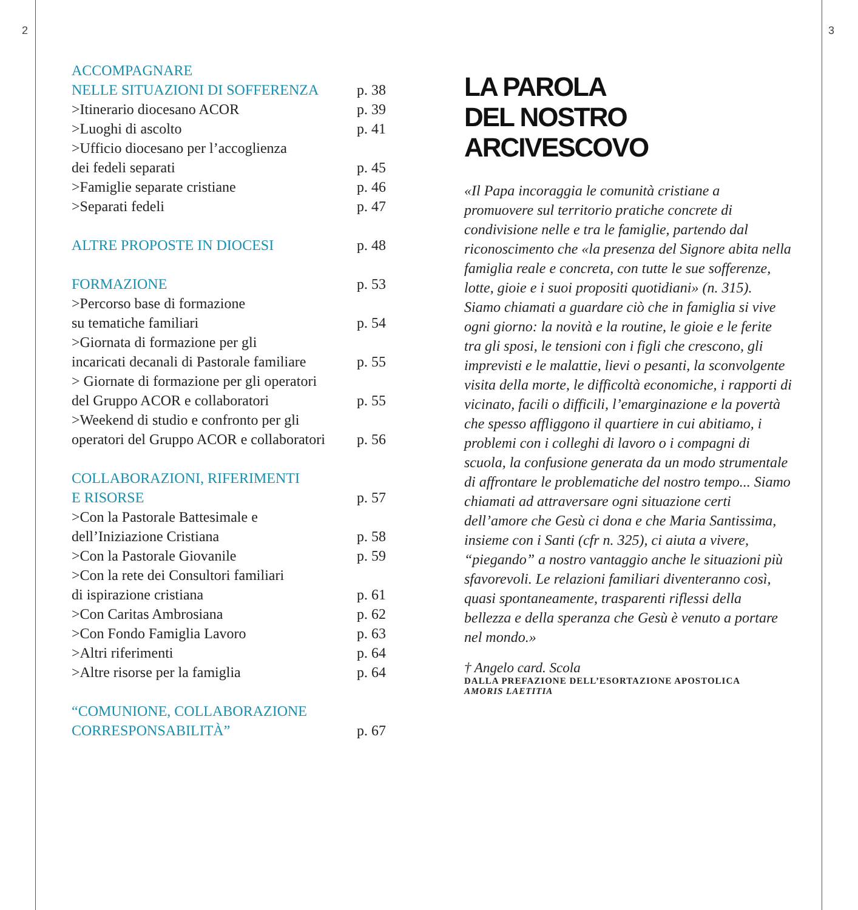2 3
ACCOMPAGNARE
NELLE SITUAZIONI DI SOFFERENZA p. 38
>Itinerario diocesano ACOR p. 39
>Luoghi di ascolto p. 41
>Ufficio diocesano per l’accoglienza
dei fedeli separati p. 45
>Famiglie separate cristiane p. 46
>Separati fedeli p. 47
ALTRE PROPOSTE IN DIOCESI p. 48
FORMAZIONE p. 53
>Percorso base di formazione
su tematiche familiari p. 54
>Giornata di formazione per gli
incaricati decanali di Pastorale familiare p. 55
> Giornate di formazione per gli operatori
del Gruppo ACOR e collaboratori p. 55
>Weekend di studio e confronto per gli
operatori del Gruppo ACOR e collaboratori p. 56
COLLABORAZIONI, RIFERIMENTI
E RISORSE p. 57
>Con la Pastorale Battesimale e
dell’Iniziazione Cristiana p. 58
>Con la Pastorale Giovanile p. 59
>Con la rete dei Consultori familiari
di ispirazione cristiana p. 61
>Con Caritas Ambrosiana p. 62
>Con Fondo Famiglia Lavoro p. 63
>Altri riferimenti p. 64
>Altre risorse per la famiglia p. 64
“COMUNIONE, COLLABORAZIONE
CORRESPONSABILITÀ” p. 67
LA PAROLA
DEL NOSTRO
ARCIVESCOVO
«Il Papa incoraggia le comunità cristiane a promuovere sul territorio pratiche concrete di condivisione nelle e tra le famiglie, partendo dal riconoscimento che «la presenza del Signore abita nella famiglia reale e concreta, con tutte le sue sofferenze, lotte, gioie e i suoi propositi quotidiani» (n. 315). Siamo chiamati a guardare ciò che in famiglia si vive ogni giorno: la novità e la routine, le gioie e le ferite tra gli sposi, le tensioni con i figli che crescono, gli imprevisti e le malattie, lievi o pesanti, la sconvolgente visita della morte, le difficoltà economiche, i rapporti di vicinato, facili o difficili, l’emarginazione e la povertà che spesso affliggono il quartiere in cui abitiamo, i problemi con i colleghi di lavoro o i compagni di scuola, la confusione generata da un modo strumentale di affrontare le problematiche del nostro tempo... Siamo chiamati ad attraversare ogni situazione certi dell’amore che Gesù ci dona e che Maria Santissima, insieme con i Santi (cfr n. 325), ci aiuta a vivere, “piegando” a nostro vantaggio anche le situazioni più sfavorevoli. Le relazioni familiari diventeranno così, quasi spontaneamente, trasparenti riflessi della bellezza e della speranza che Gesù è venuto a portare nel mondo.»
† Angelo card. Scola
DALLA PREFAZIONE DELL’ESORTAZIONE APOSTOLICA
AMORIS LAETITIA